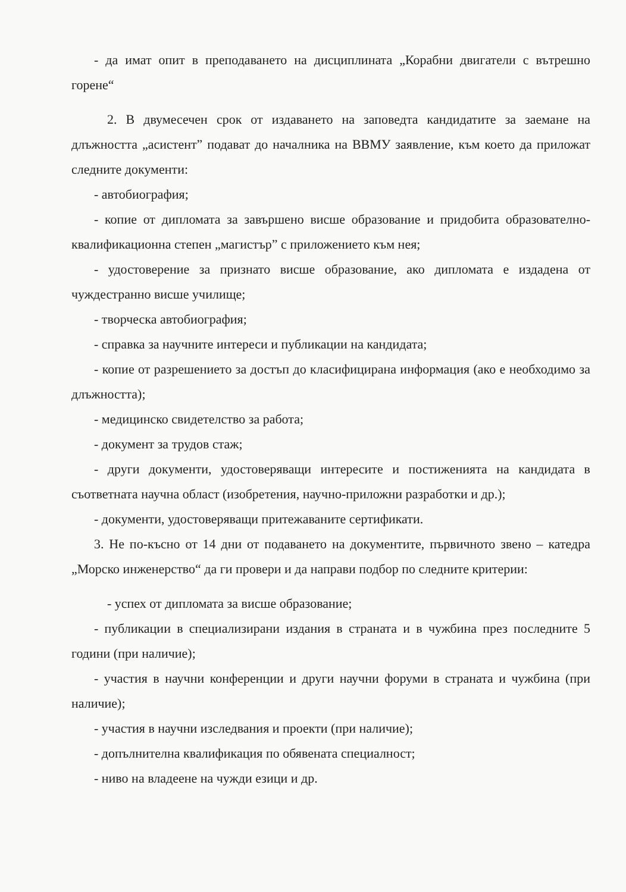- да имат опит в преподаването на дисциплината „Корабни двигатели с вътрешно горене“
2. В двумесечен срок от издаването на заповедта кандидатите за заемане на длъжността „асистент” подават до началника на ВВМУ заявление, към което да приложат следните документи:
- автобиография;
- копие от дипломата за завършено висше образование и придобита образователно-квалификационна степен „магистър” с приложението към нея;
- удостоверение за признато висше образование, ако дипломата е издадена от чуждестранно висше училище;
- творческа автобиография;
- справка за научните интереси и публикации на кандидата;
- копие от разрешението за достъп до класифицирана информация (ако е необходимо за длъжността);
- медицинско свидетелство за работа;
- документ за трудов стаж;
- други документи, удостоверяващи интересите и постиженията на кандидата в съответната научна област (изобретения, научно-приложни разработки и др.);
- документи, удостоверяващи притежаваните сертификати.
3. Не по-късно от 14 дни от подаването на документите, първичното звено – катедра „Морско инженерство“ да ги провери и да направи подбор по следните критерии:
- успех от дипломата за висше образование;
- публикации в специализирани издания в страната и в чужбина през последните 5 години (при наличие);
- участия в научни конференции и други научни форуми в страната и чужбина (при наличие);
- участия в научни изследвания и проекти (при наличие);
- допълнителна квалификация по обявената специалност;
- ниво на владеене на чужди езици и др.